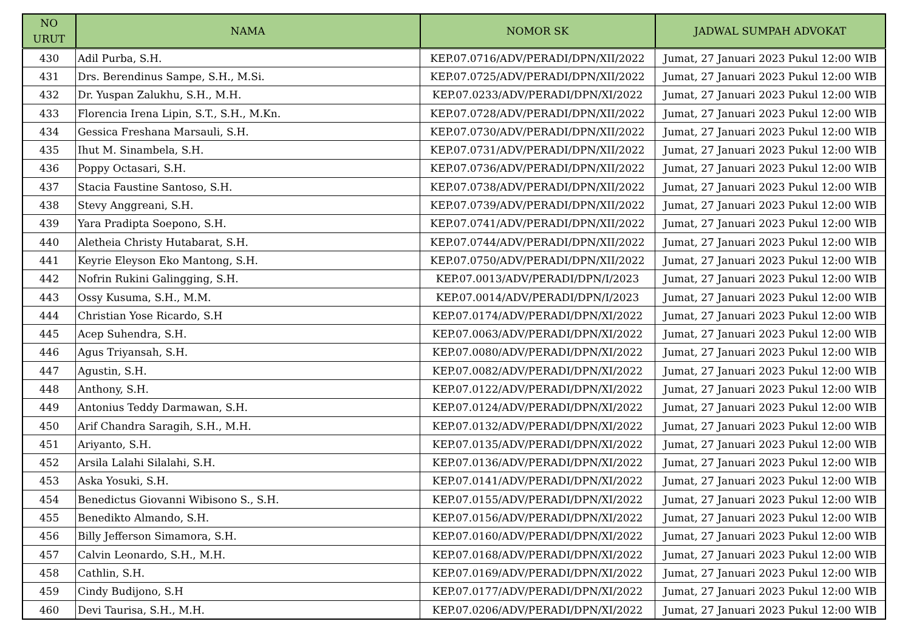| NO URUT | NAMA | NOMOR SK | JADWAL SUMPAH ADVOKAT |
| --- | --- | --- | --- |
| 430 | Adil Purba, S.H. | KEP.07.0716/ADV/PERADI/DPN/XII/2022 | Jumat, 27 Januari 2023 Pukul 12:00 WIB |
| 431 | Drs. Berendinus Sampe, S.H., M.Si. | KEP.07.0725/ADV/PERADI/DPN/XII/2022 | Jumat, 27 Januari 2023 Pukul 12:00 WIB |
| 432 | Dr. Yuspan Zalukhu, S.H., M.H. | KEP.07.0233/ADV/PERADI/DPN/XI/2022 | Jumat, 27 Januari 2023 Pukul 12:00 WIB |
| 433 | Florencia Irena Lipin, S.T., S.H., M.Kn. | KEP.07.0728/ADV/PERADI/DPN/XII/2022 | Jumat, 27 Januari 2023 Pukul 12:00 WIB |
| 434 | Gessica Freshana Marsauli, S.H. | KEP.07.0730/ADV/PERADI/DPN/XII/2022 | Jumat, 27 Januari 2023 Pukul 12:00 WIB |
| 435 | Ihut M. Sinambela, S.H. | KEP.07.0731/ADV/PERADI/DPN/XII/2022 | Jumat, 27 Januari 2023 Pukul 12:00 WIB |
| 436 | Poppy Octasari, S.H. | KEP.07.0736/ADV/PERADI/DPN/XII/2022 | Jumat, 27 Januari 2023 Pukul 12:00 WIB |
| 437 | Stacia Faustine Santoso, S.H. | KEP.07.0738/ADV/PERADI/DPN/XII/2022 | Jumat, 27 Januari 2023 Pukul 12:00 WIB |
| 438 | Stevy Anggreani, S.H. | KEP.07.0739/ADV/PERADI/DPN/XII/2022 | Jumat, 27 Januari 2023 Pukul 12:00 WIB |
| 439 | Yara Pradipta Soepono, S.H. | KEP.07.0741/ADV/PERADI/DPN/XII/2022 | Jumat, 27 Januari 2023 Pukul 12:00 WIB |
| 440 | Aletheia Christy Hutabarat, S.H. | KEP.07.0744/ADV/PERADI/DPN/XII/2022 | Jumat, 27 Januari 2023 Pukul 12:00 WIB |
| 441 | Keyrie Eleyson Eko Mantong, S.H. | KEP.07.0750/ADV/PERADI/DPN/XII/2022 | Jumat, 27 Januari 2023 Pukul 12:00 WIB |
| 442 | Nofrin Rukini Galingging, S.H. | KEP.07.0013/ADV/PERADI/DPN/I/2023 | Jumat, 27 Januari 2023 Pukul 12:00 WIB |
| 443 | Ossy Kusuma, S.H., M.M. | KEP.07.0014/ADV/PERADI/DPN/I/2023 | Jumat, 27 Januari 2023 Pukul 12:00 WIB |
| 444 | Christian Yose Ricardo, S.H | KEP.07.0174/ADV/PERADI/DPN/XI/2022 | Jumat, 27 Januari 2023 Pukul 12:00 WIB |
| 445 | Acep Suhendra, S.H. | KEP.07.0063/ADV/PERADI/DPN/XI/2022 | Jumat, 27 Januari 2023 Pukul 12:00 WIB |
| 446 | Agus Triyansah, S.H. | KEP.07.0080/ADV/PERADI/DPN/XI/2022 | Jumat, 27 Januari 2023 Pukul 12:00 WIB |
| 447 | Agustin, S.H. | KEP.07.0082/ADV/PERADI/DPN/XI/2022 | Jumat, 27 Januari 2023 Pukul 12:00 WIB |
| 448 | Anthony, S.H. | KEP.07.0122/ADV/PERADI/DPN/XI/2022 | Jumat, 27 Januari 2023 Pukul 12:00 WIB |
| 449 | Antonius Teddy Darmawan, S.H. | KEP.07.0124/ADV/PERADI/DPN/XI/2022 | Jumat, 27 Januari 2023 Pukul 12:00 WIB |
| 450 | Arif Chandra Saragih, S.H., M.H. | KEP.07.0132/ADV/PERADI/DPN/XI/2022 | Jumat, 27 Januari 2023 Pukul 12:00 WIB |
| 451 | Ariyanto, S.H. | KEP.07.0135/ADV/PERADI/DPN/XI/2022 | Jumat, 27 Januari 2023 Pukul 12:00 WIB |
| 452 | Arsila Lalahi Silalahi, S.H. | KEP.07.0136/ADV/PERADI/DPN/XI/2022 | Jumat, 27 Januari 2023 Pukul 12:00 WIB |
| 453 | Aska Yosuki, S.H. | KEP.07.0141/ADV/PERADI/DPN/XI/2022 | Jumat, 27 Januari 2023 Pukul 12:00 WIB |
| 454 | Benedictus Giovanni Wibisono S., S.H. | KEP.07.0155/ADV/PERADI/DPN/XI/2022 | Jumat, 27 Januari 2023 Pukul 12:00 WIB |
| 455 | Benedikto Almando, S.H. | KEP.07.0156/ADV/PERADI/DPN/XI/2022 | Jumat, 27 Januari 2023 Pukul 12:00 WIB |
| 456 | Billy Jefferson Simamora, S.H. | KEP.07.0160/ADV/PERADI/DPN/XI/2022 | Jumat, 27 Januari 2023 Pukul 12:00 WIB |
| 457 | Calvin Leonardo, S.H., M.H. | KEP.07.0168/ADV/PERADI/DPN/XI/2022 | Jumat, 27 Januari 2023 Pukul 12:00 WIB |
| 458 | Cathlin, S.H. | KEP.07.0169/ADV/PERADI/DPN/XI/2022 | Jumat, 27 Januari 2023 Pukul 12:00 WIB |
| 459 | Cindy Budijono, S.H | KEP.07.0177/ADV/PERADI/DPN/XI/2022 | Jumat, 27 Januari 2023 Pukul 12:00 WIB |
| 460 | Devi Taurisa, S.H., M.H. | KEP.07.0206/ADV/PERADI/DPN/XI/2022 | Jumat, 27 Januari 2023 Pukul 12:00 WIB |